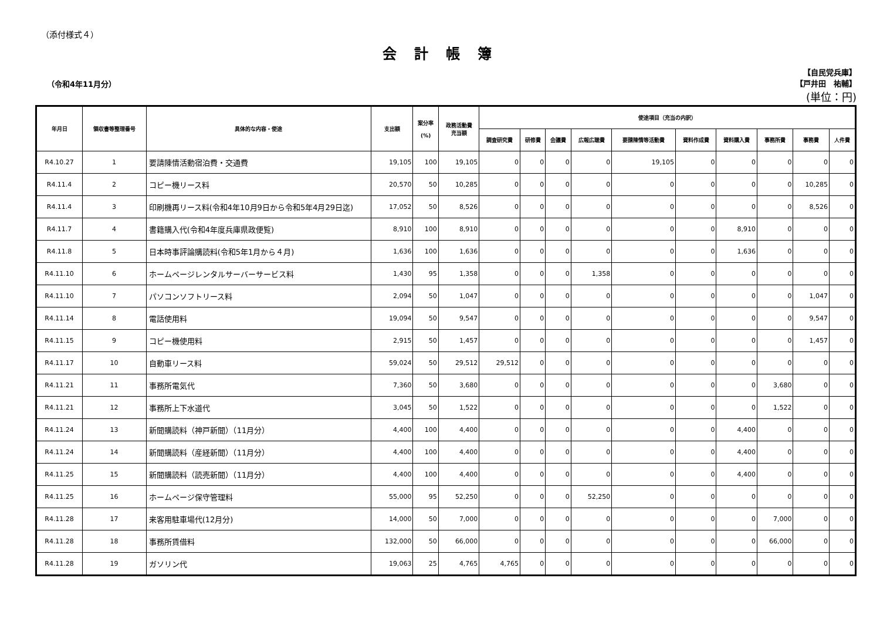（添付様式４）
会計帳簿
（令和4年11月分）
【自民党兵庫】
【戸井田　祐輔】
(単位：円)
| 年月日 | 領収書等整理番号 | 具体的な内容・使途 | 支出額 | 案分率 (%) | 政務活動費 充当額 | 使途項目（充当の内訳） | | | | | | | | | |
| --- | --- | --- | --- | --- | --- | --- | --- | --- | --- | --- | --- | --- | --- | --- | --- |
| | | | | | | 調査研究費 | 研修費 | 会議費 | 広報広聴費 | 要請陳情等活動費 | 資料作成費 | 資料購入費 | 事務所費 | 事務費 | 人件費 |
| R4.10.27 | 1 | 要請陳情活動宿泊費・交通費 | 19,105 | 100 | 19,105 | 0 | 0 | 0 | 0 | 19,105 | 0 | 0 | 0 | 0 | 0 |
| R4.11.4 | 2 | コピー機リース料 | 20,570 | 50 | 10,285 | 0 | 0 | 0 | 0 | 0 | 0 | 0 | 0 | 10,285 | 0 |
| R4.11.4 | 3 | 印刷機再リース料(令和4年10月9日から令和5年4月29日迄) | 17,052 | 50 | 8,526 | 0 | 0 | 0 | 0 | 0 | 0 | 0 | 0 | 8,526 | 0 |
| R4.11.7 | 4 | 書籍購入代(令和4年度兵庫県政便覧) | 8,910 | 100 | 8,910 | 0 | 0 | 0 | 0 | 0 | 0 | 8,910 | 0 | 0 | 0 |
| R4.11.8 | 5 | 日本時事評論購読料(令和5年1月から４月) | 1,636 | 100 | 1,636 | 0 | 0 | 0 | 0 | 0 | 0 | 1,636 | 0 | 0 | 0 |
| R4.11.10 | 6 | ホームページレンタルサーバーサービス料 | 1,430 | 95 | 1,358 | 0 | 0 | 0 | 1,358 | 0 | 0 | 0 | 0 | 0 | 0 |
| R4.11.10 | 7 | パソコンソフトリース料 | 2,094 | 50 | 1,047 | 0 | 0 | 0 | 0 | 0 | 0 | 0 | 0 | 1,047 | 0 |
| R4.11.14 | 8 | 電話使用料 | 19,094 | 50 | 9,547 | 0 | 0 | 0 | 0 | 0 | 0 | 0 | 0 | 9,547 | 0 |
| R4.11.15 | 9 | コピー機使用料 | 2,915 | 50 | 1,457 | 0 | 0 | 0 | 0 | 0 | 0 | 0 | 0 | 1,457 | 0 |
| R4.11.17 | 10 | 自動車リース料 | 59,024 | 50 | 29,512 | 29,512 | 0 | 0 | 0 | 0 | 0 | 0 | 0 | 0 | 0 |
| R4.11.21 | 11 | 事務所電気代 | 7,360 | 50 | 3,680 | 0 | 0 | 0 | 0 | 0 | 0 | 0 | 3,680 | 0 | 0 |
| R4.11.21 | 12 | 事務所上下水道代 | 3,045 | 50 | 1,522 | 0 | 0 | 0 | 0 | 0 | 0 | 0 | 1,522 | 0 | 0 |
| R4.11.24 | 13 | 新聞購読料（神戸新聞）（11月分） | 4,400 | 100 | 4,400 | 0 | 0 | 0 | 0 | 0 | 0 | 4,400 | 0 | 0 | 0 |
| R4.11.24 | 14 | 新聞購読料（産経新聞）（11月分） | 4,400 | 100 | 4,400 | 0 | 0 | 0 | 0 | 0 | 0 | 4,400 | 0 | 0 | 0 |
| R4.11.25 | 15 | 新聞購読料（読売新聞）（11月分） | 4,400 | 100 | 4,400 | 0 | 0 | 0 | 0 | 0 | 0 | 4,400 | 0 | 0 | 0 |
| R4.11.25 | 16 | ホームページ保守管理料 | 55,000 | 95 | 52,250 | 0 | 0 | 0 | 52,250 | 0 | 0 | 0 | 0 | 0 | 0 |
| R4.11.28 | 17 | 来客用駐車場代(12月分) | 14,000 | 50 | 7,000 | 0 | 0 | 0 | 0 | 0 | 0 | 0 | 7,000 | 0 | 0 |
| R4.11.28 | 18 | 事務所賃借料 | 132,000 | 50 | 66,000 | 0 | 0 | 0 | 0 | 0 | 0 | 0 | 66,000 | 0 | 0 |
| R4.11.28 | 19 | ガソリン代 | 19,063 | 25 | 4,765 | 4,765 | 0 | 0 | 0 | 0 | 0 | 0 | 0 | 0 | 0 |